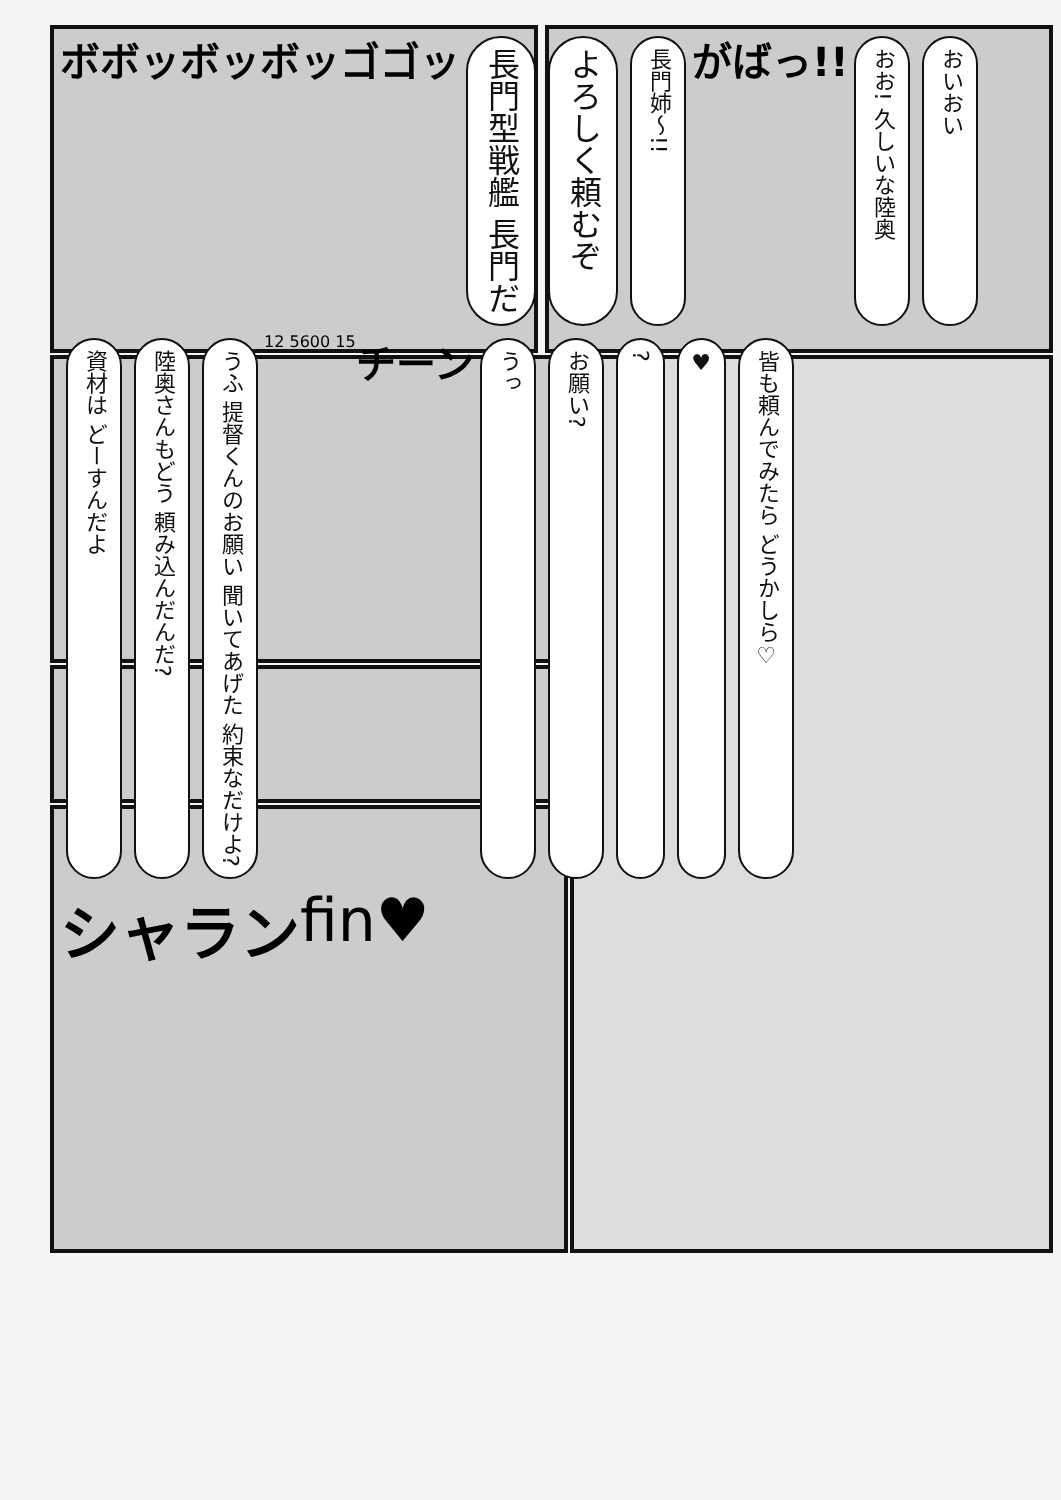ボボッ ボッ ボッ ゴゴッ 長門型戦艦 長門だ よろしく頼むぞ 長門姉～!! がばっ!! おお! 久しいな陸奥 おいおい 資材は どーすんだよ 陸奥さんもどう 頼み込んだんだ? うふ 提督くんのお願い 聞いてあげた 約束なだけよ? 12 5600 15 チーン うっ お願い? ? ♥ 皆も頼んでみたら どうかしら♡ シャラン fin♥